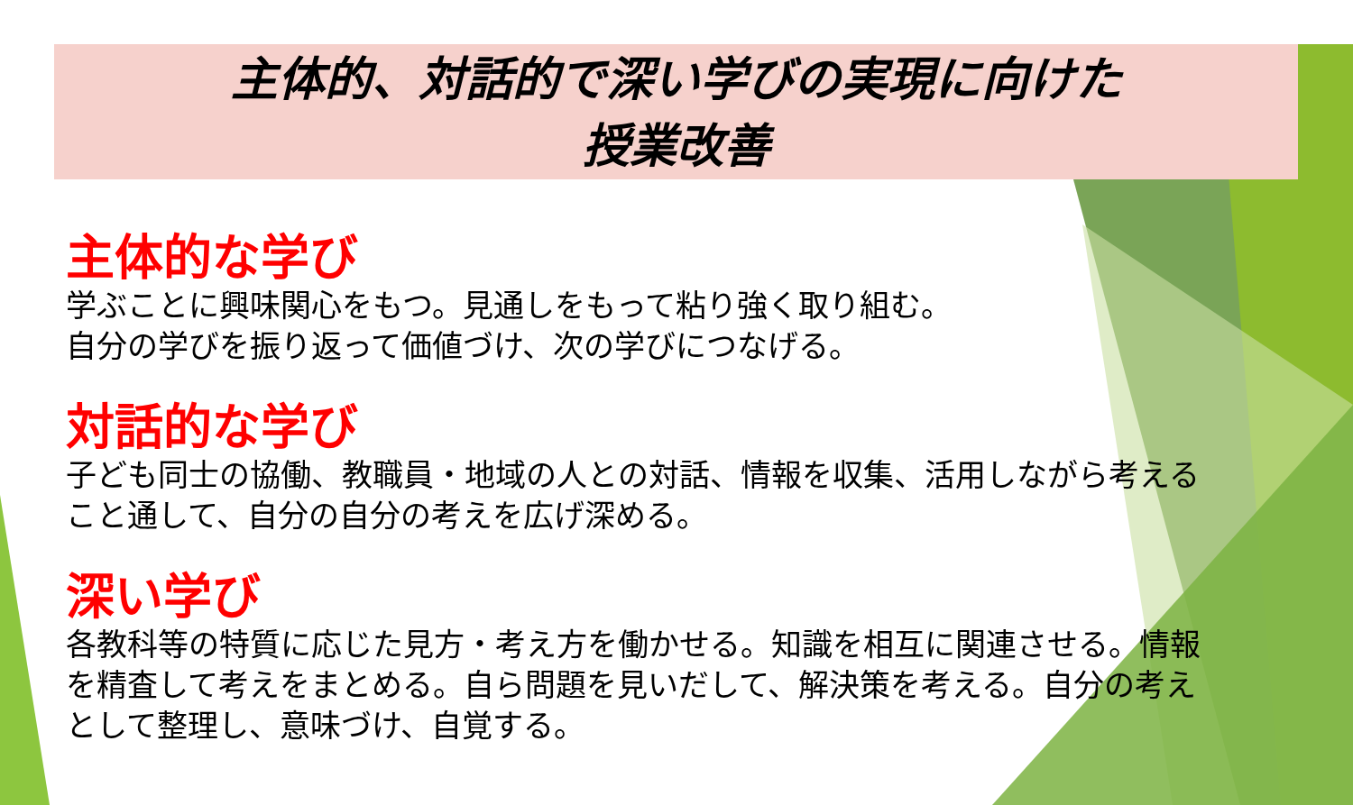主体的、対話的で深い学びの実現に向けた
授業改善
主体的な学び
学ぶことに興味関心をもつ。見通しをもって粘り強く取り組む。
自分の学びを振り返って価値づけ、次の学びにつなげる。
対話的な学び
子ども同士の協働、教職員・地域の人との対話、情報を収集、活用しながら考えること通して、自分の自分の考えを広げ深める。
深い学び
各教科等の特質に応じた見方・考え方を働かせる。知識を相互に関連させる。情報を精査して考えをまとめる。自ら問題を見いだして、解決策を考える。自分の考えとして整理し、意味づけ、自覚する。